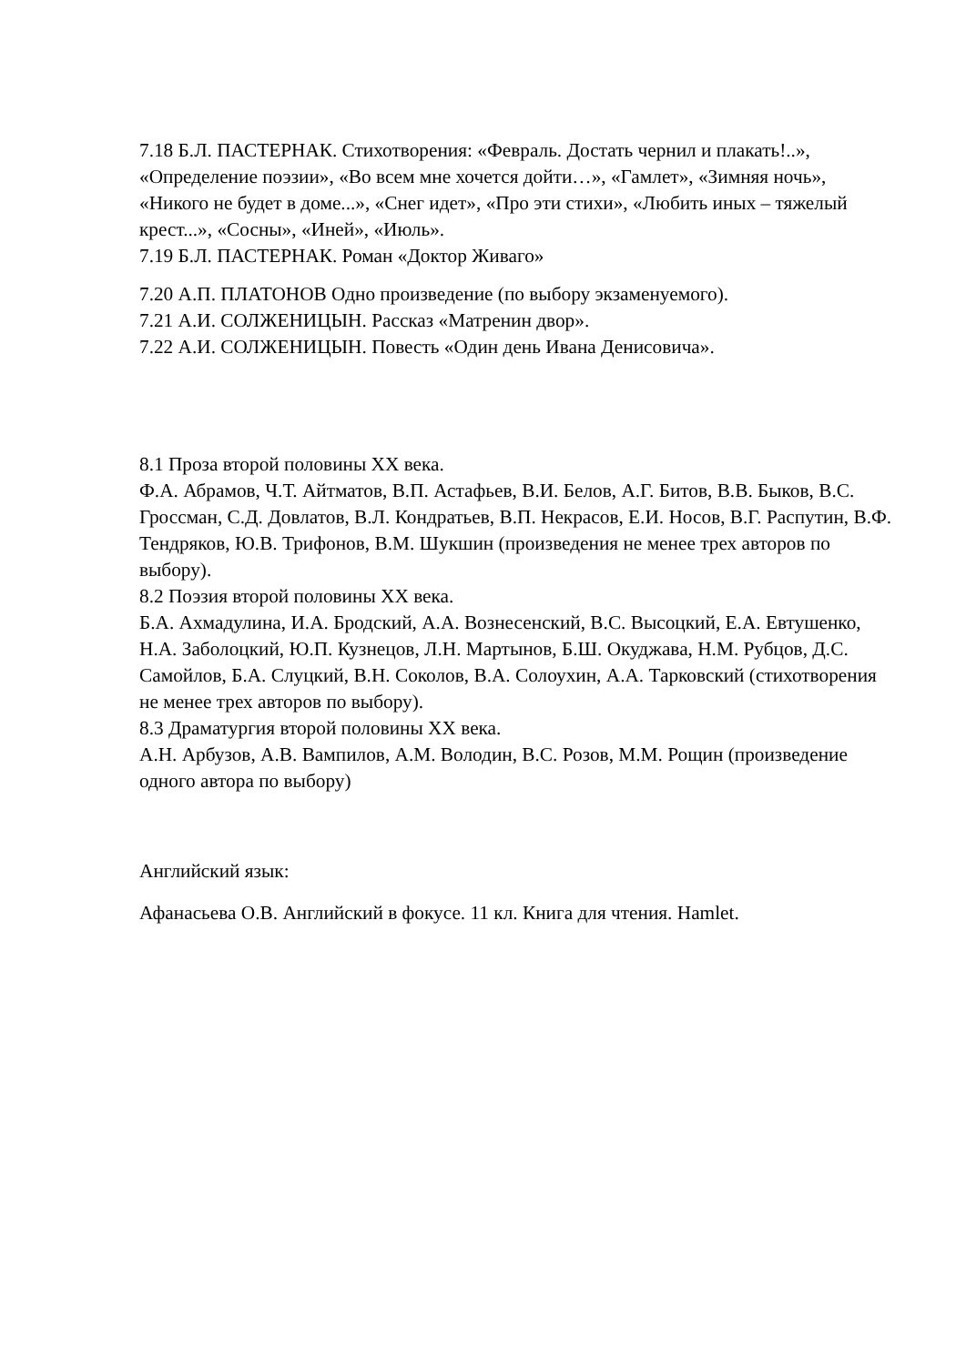7.18 Б.Л. ПАСТЕРНАК. Стихотворения: «Февраль. Достать чернил и плакать!..», «Определение поэзии», «Во всем мне хочется дойти…», «Гамлет», «Зимняя ночь», «Никого не будет в доме...», «Снег идет», «Про эти стихи», «Любить иных – тяжелый крест...», «Сосны», «Иней», «Июль».
7.19 Б.Л. ПАСТЕРНАК. Роман «Доктор Живаго»
7.20 А.П. ПЛАТОНОВ Одно произведение (по выбору экзаменуемого).
7.21 А.И. СОЛЖЕНИЦЫН. Рассказ «Матренин двор».
7.22 А.И. СОЛЖЕНИЦЫН. Повесть «Один день Ивана Денисовича».
8.1 Проза второй половины XX века.
Ф.А. Абрамов, Ч.Т. Айтматов, В.П. Астафьев, В.И. Белов, А.Г. Битов, В.В. Быков, В.С. Гроссман, С.Д. Довлатов, В.Л. Кондратьев, В.П. Некрасов, Е.И. Носов, В.Г. Распутин, В.Ф. Тендряков, Ю.В. Трифонов, В.М. Шукшин (произведения не менее трех авторов по выбору).
8.2 Поэзия второй половины XX века.
Б.А. Ахмадулина, И.А. Бродский, А.А. Вознесенский, В.С. Высоцкий, Е.А. Евтушенко, Н.А. Заболоцкий, Ю.П. Кузнецов, Л.Н. Мартынов, Б.Ш. Окуджава, Н.М. Рубцов, Д.С. Самойлов, Б.А. Слуцкий, В.Н. Соколов, В.А. Солоухин, А.А. Тарковский (стихотворения не менее трех авторов по выбору).
8.3 Драматургия второй половины XX века.
А.Н. Арбузов, А.В. Вампилов, А.М. Володин, В.С. Розов, М.М. Рощин (произведение одного автора по выбору)
Английский язык:
Афанасьева О.В. Английский в фокусе. 11 кл. Книга для чтения. Hamlet.